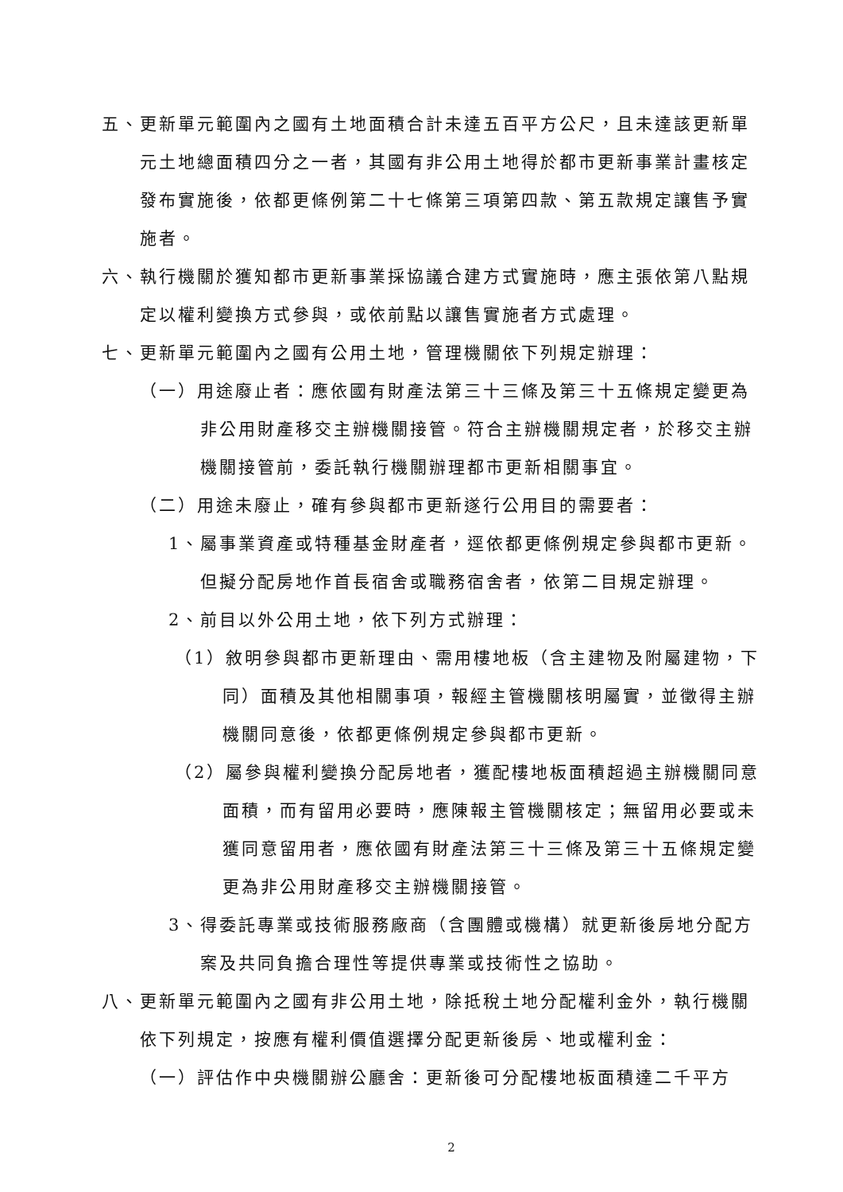五、更新單元範圍內之國有土地面積合計未達五百平方公尺，且未達該更新單元土地總面積四分之一者，其國有非公用土地得於都市更新事業計畫核定發布實施後，依都更條例第二十七條第三項第四款、第五款規定讓售予實施者。
六、執行機關於獲知都市更新事業採協議合建方式實施時，應主張依第八點規定以權利變換方式參與，或依前點以讓售實施者方式處理。
七、更新單元範圍內之國有公用土地，管理機關依下列規定辦理：
（一）用途廢止者：應依國有財產法第三十三條及第三十五條規定變更為非公用財產移交主辦機關接管。符合主辦機關規定者，於移交主辦機關接管前，委託執行機關辦理都市更新相關事宜。
（二）用途未廢止，確有參與都市更新遂行公用目的需要者：
1、屬事業資產或特種基金財產者，逕依都更條例規定參與都市更新。但擬分配房地作首長宿舍或職務宿舍者，依第二目規定辦理。
2、前目以外公用土地，依下列方式辦理：
（1）敘明參與都市更新理由、需用樓地板（含主建物及附屬建物，下同）面積及其他相關事項，報經主管機關核明屬實，並徵得主辦機關同意後，依都更條例規定參與都市更新。
（2）屬參與權利變換分配房地者，獲配樓地板面積超過主辦機關同意面積，而有留用必要時，應陳報主管機關核定；無留用必要或未獲同意留用者，應依國有財產法第三十三條及第三十五條規定變更為非公用財產移交主辦機關接管。
3、得委託專業或技術服務廠商（含團體或機構）就更新後房地分配方案及共同負擔合理性等提供專業或技術性之協助。
八、更新單元範圍內之國有非公用土地，除抵稅土地分配權利金外，執行機關依下列規定，按應有權利價值選擇分配更新後房、地或權利金：
（一）評估作中央機關辦公廳舍：更新後可分配樓地板面積達二千平方
2